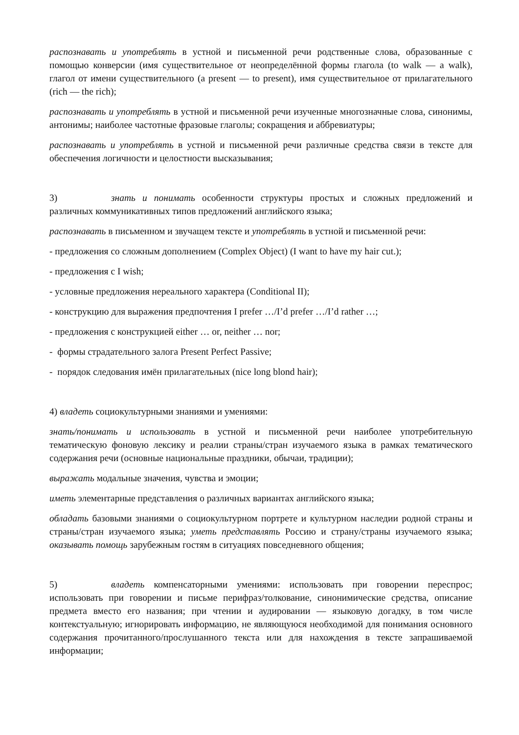распознавать и употреблять в устной и письменной речи родственные слова, образованные с помощью конверсии (имя существительное от неопределённой формы глагола (to walk — a walk), глагол от имени существительного (a present — to present), имя существительное от прилагательного (rich — the rich);
распознавать и употреблять в устной и письменной речи изученные многозначные слова, синонимы, антонимы; наиболее частотные фразовые глаголы; сокращения и аббревиатуры;
распознавать и употреблять в устной и письменной речи различные средства связи в тексте для обеспечения логичности и целостности высказывания;
3) знать и понимать особенности структуры простых и сложных предложений и различных коммуникативных типов предложений английского языка;
распознавать в письменном и звучащем тексте и употреблять в устной и письменной речи:
- предложения со сложным дополнением (Complex Object) (I want to have my hair cut.);
- предложения с I wish;
- условные предложения нереального характера (Conditional II);
- конструкцию для выражения предпочтения I prefer …/I’d prefer …/I’d rather …;
- предложения с конструкцией either … or, neither … nor;
- формы страдательного залога Present Perfect Passive;
- порядок следования имён прилагательных (nice long blond hair);
4) владеть социокультурными знаниями и умениями:
знать/понимать и использовать в устной и письменной речи наиболее употребительную тематическую фоновую лексику и реалии страны/стран изучаемого языка в рамках тематического содержания речи (основные национальные праздники, обычаи, традиции);
выражать модальные значения, чувства и эмоции;
иметь элементарные представления о различных вариантах английского языка;
обладать базовыми знаниями о социокультурном портрете и культурном наследии родной страны и страны/стран изучаемого языка; уметь представлять Россию и страну/страны изучаемого языка; оказывать помощь зарубежным гостям в ситуациях повседневного общения;
5) владеть компенсаторными умениями: использовать при говорении переспрос; использовать при говорении и письме перифраз/толкование, синонимические средства, описание предмета вместо его названия; при чтении и аудировании — языковую догадку, в том числе контекстуальную; игнорировать информацию, не являющуюся необходимой для понимания основного содержания прочитанного/прослушанного текста или для нахождения в тексте запрашиваемой информации;